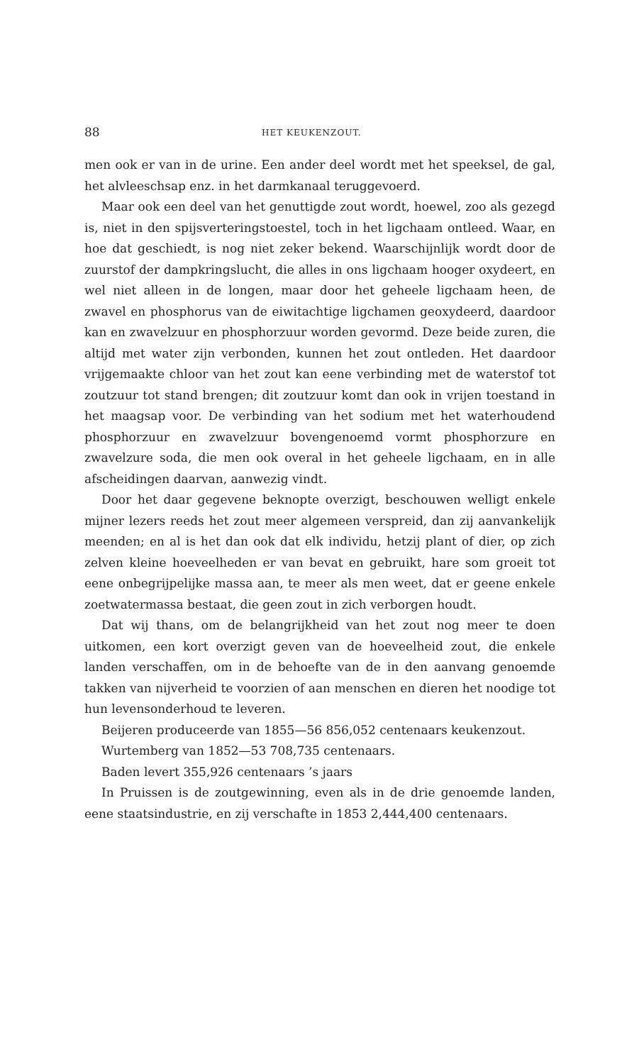88 HET KEUKENZOUT.
men ook er van in de urine. Een ander deel wordt met het speeksel, de gal, het alvleeschsap enz. in het darmkanaal teruggevoerd.
Maar ook een deel van het genuttigde zout wordt, hoewel, zoo als gezegd is, niet in den spijsverteringstoestel, toch in het ligchaam ontleed. Waar, en hoe dat geschiedt, is nog niet zeker bekend. Waarschijnlijk wordt door de zuurstof der dampkringslucht, die alles in ons ligchaam hooger oxydeert, en wel niet alleen in de longen, maar door het geheele ligchaam heen, de zwavel en phosphorus van de eiwitachtige ligchamen geoxydeerd, daardoor kan en zwavelzuur en phosphorzuur worden gevormd. Deze beide zuren, die altijd met water zijn verbonden, kunnen het zout ontleden. Het daardoor vrijgemaakte chloor van het zout kan eene verbinding met de waterstof tot zoutzuur tot stand brengen; dit zoutzuur komt dan ook in vrijen toestand in het maagsap voor. De verbinding van het sodium met het waterhoudend phosphorzuur en zwavelzuur bovengenoemd vormt phosphorzure en zwavelzure soda, die men ook overal in het geheele ligchaam, en in alle afscheidingen daarvan, aanwezig vindt.
Door het daar gegevene beknopte overzigt, beschouwen welligt enkele mijner lezers reeds het zout meer algemeen verspreid, dan zij aanvankelijk meenden; en al is het dan ook dat elk individu, hetzij plant of dier, op zich zelven kleine hoeveelheden er van bevat en gebruikt, hare som groeit tot eene onbegrijpelijke massa aan, te meer als men weet, dat er geene enkele zoetwatermassa bestaat, die geen zout in zich verborgen houdt.
Dat wij thans, om de belangrijkheid van het zout nog meer te doen uitkomen, een kort overzigt geven van de hoeveelheid zout, die enkele landen verschaffen, om in de behoefte van de in den aanvang genoemde takken van nijverheid te voorzien of aan menschen en dieren het noodige tot hun levensonderhoud te leveren.
Beijeren produceerde van 1855—56 856,052 centenaars keukenzout.
Wurtemberg van 1852—53 708,735 centenaars.
Baden levert 355,926 centenaars ’s jaars
In Pruissen is de zoutgewinning, even als in de drie genoemde landen, eene staatsindustrie, en zij verschafte in 1853 2,444,400 centenaars.